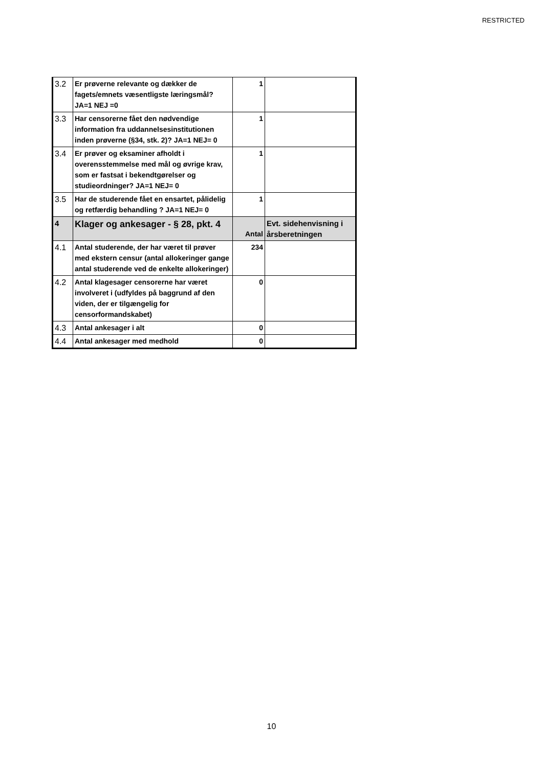RESTRICTED
| 3.2 | Er prøverne relevante og dækker de fagets/emnets væsentligste læringsmål? JA=1 NEJ =0 | 1 | |
| 3.3 | Har censorerne fået den nødvendige information fra uddannelsesinstitutionen inden prøverne (§34, stk. 2)? JA=1 NEJ= 0 | 1 | |
| 3.4 | Er prøver og eksaminer afholdt i overensstemmelse med mål og øvrige krav, som er fastsat i bekendtgørelser og studieordninger? JA=1 NEJ= 0 | 1 | |
| 3.5 | Har de studerende fået en ensartet, pålidelig og retfærdig behandling ? JA=1 NEJ= 0 | 1 | |
| 4 | Klager og ankesager - § 28, pkt. 4 | Antal | Evt. sidehenvisning i årsberetningen |
| 4.1 | Antal studerende, der har været til prøver med ekstern censur (antal allokeringer gange antal studerende ved de enkelte allokeringer) | 234 | |
| 4.2 | Antal klagesager censorerne har været involveret i (udfyldes på baggrund af den viden, der er tilgængelig for censorformandskabet) | 0 | |
| 4.3 | Antal ankesager i alt | 0 | |
| 4.4 | Antal ankesager med medhold | 0 | |
10